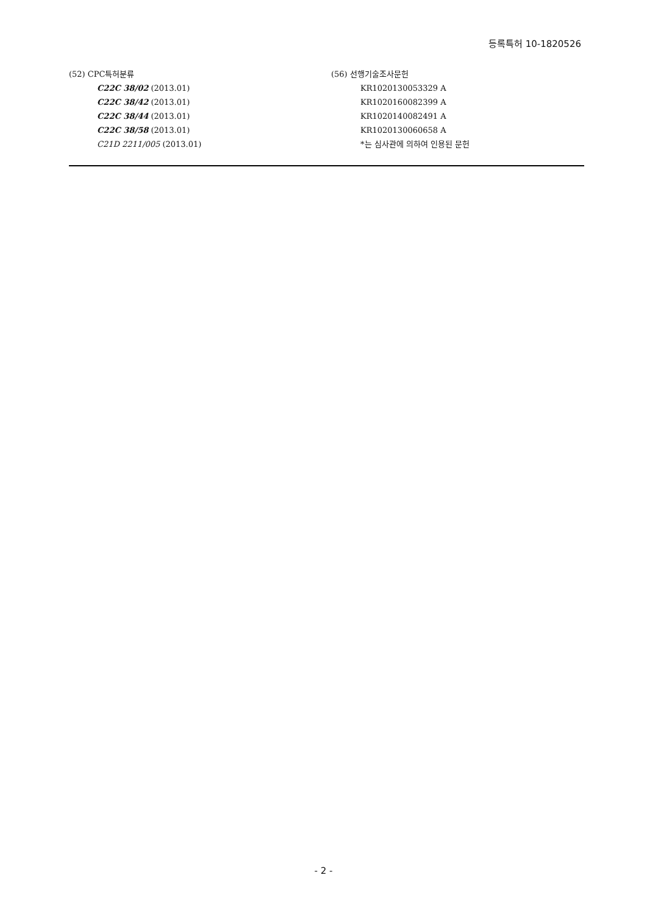등록특허 10-1820526
(52) CPC특허분류
C22C 38/02 (2013.01)
C22C 38/42 (2013.01)
C22C 38/44 (2013.01)
C22C 38/58 (2013.01)
C21D 2211/005 (2013.01)
(56) 선행기술조사문헌
KR1020130053329 A
KR1020160082399 A
KR1020140082491 A
KR1020130060658 A
*는 심사관에 의하여 인용된 문헌
- 2 -